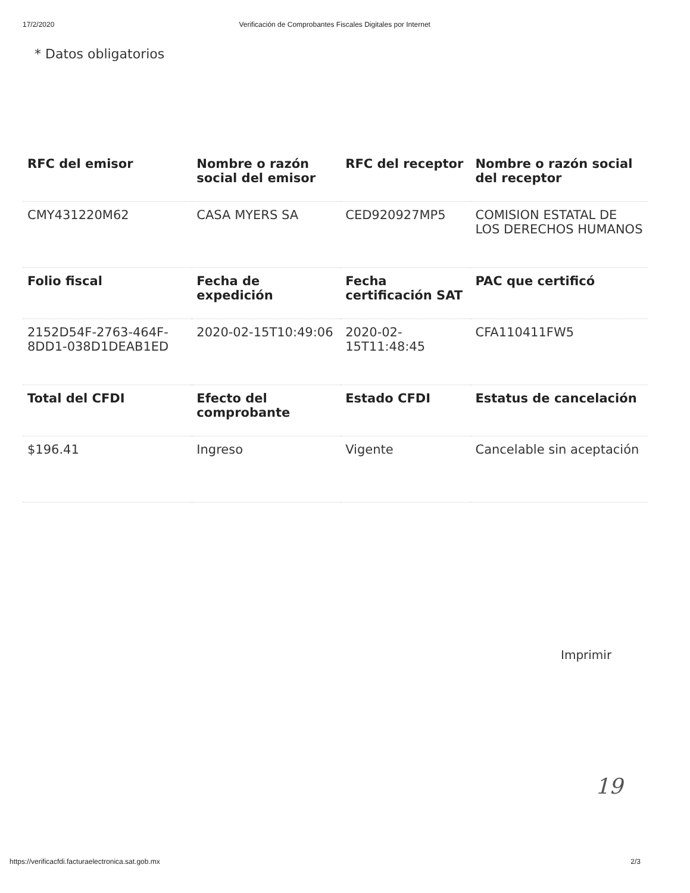17/2/2020 Verificación de Comprobantes Fiscales Digitales por Internet
* Datos obligatorios
| RFC del emisor | Nombre o razón social del emisor | RFC del receptor | Nombre o razón social del receptor |
| --- | --- | --- | --- |
| CMY431220M62 | CASA MYERS SA | CED920927MP5 | COMISION ESTATAL DE LOS DERECHOS HUMANOS |
| Folio fiscal | Fecha de expedición | Fecha certificación SAT | PAC que certificó |
| 2152D54F-2763-464F-8DD1-038D1DEAB1ED | 2020-02-15T10:49:06 | 2020-02-15T11:48:45 | CFA110411FW5 |
| Total del CFDI | Efecto del comprobante | Estado CFDI | Estatus de cancelación |
| $196.41 | Ingreso | Vigente | Cancelable sin aceptación |
Imprimir
19
https://verificacfdi.facturaelectronica.sat.gob.mx 2/3